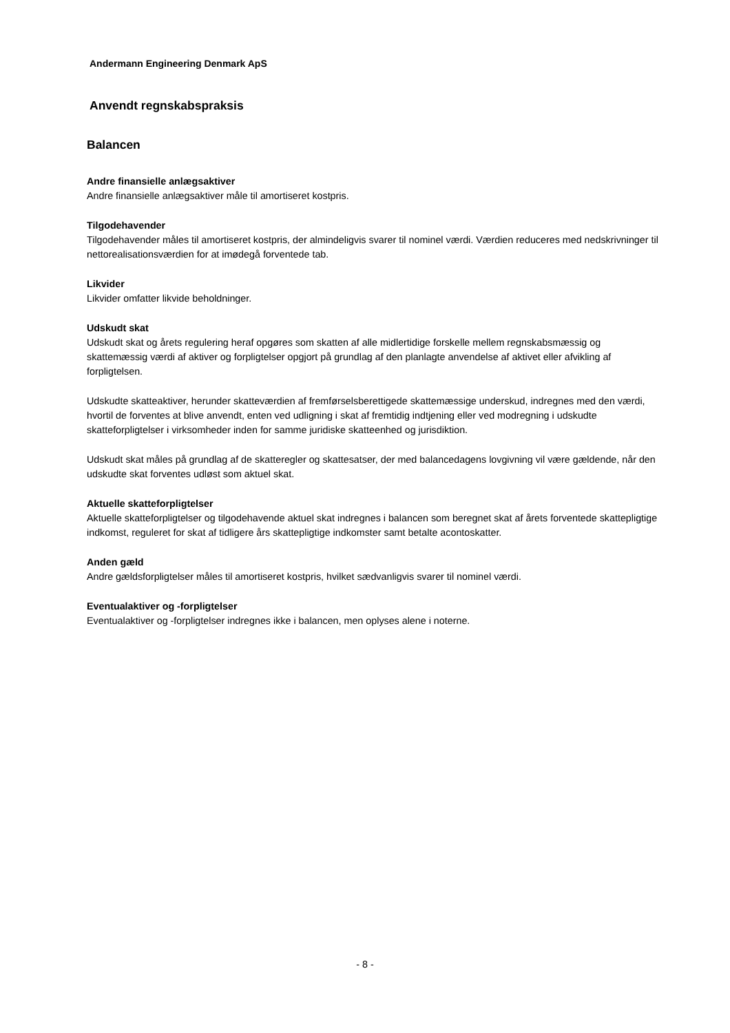Andermann Engineering Denmark ApS
Anvendt regnskabspraksis
Balancen
Andre finansielle anlægsaktiver
Andre finansielle anlægsaktiver måle til amortiseret kostpris.
Tilgodehavender
Tilgodehavender måles til amortiseret kostpris, der almindeligvis svarer til nominel værdi. Værdien reduceres med nedskrivninger til nettorealisationsværdien for at imødegå forventede tab.
Likvider
Likvider omfatter likvide beholdninger.
Udskudt skat
Udskudt skat og årets regulering heraf opgøres som skatten af alle midlertidige forskelle mellem regnskabsmæssig og skattemæssig værdi af aktiver og forpligtelser opgjort på grundlag af den planlagte anvendelse af aktivet eller afvikling af forpligtelsen.
Udskudte skatteaktiver, herunder skatteværdien af fremførselsberettigede skattemæssige underskud, indregnes med den værdi, hvortil de forventes at blive anvendt, enten ved udligning i skat af fremtidig indtjening eller ved modregning i udskudte skatteforpligtelser i virksomheder inden for samme juridiske skatteenhed og jurisdiktion.
Udskudt skat måles på grundlag af de skatteregler og skattesatser, der med balancedagens lovgivning vil være gældende, når den udskudte skat forventes udløst som aktuel skat.
Aktuelle skatteforpligtelser
Aktuelle skatteforpligtelser og tilgodehavende aktuel skat indregnes i balancen som beregnet skat af årets forventede skattepligtige indkomst, reguleret for skat af tidligere års skattepligtige indkomster samt betalte acontoskatter.
Anden gæld
Andre gældsforpligtelser måles til amortiseret kostpris, hvilket sædvanligvis svarer til nominel værdi.
Eventualaktiver og -forpligtelser
Eventualaktiver og -forpligtelser indregnes ikke i balancen, men oplyses alene i noterne.
- 8 -